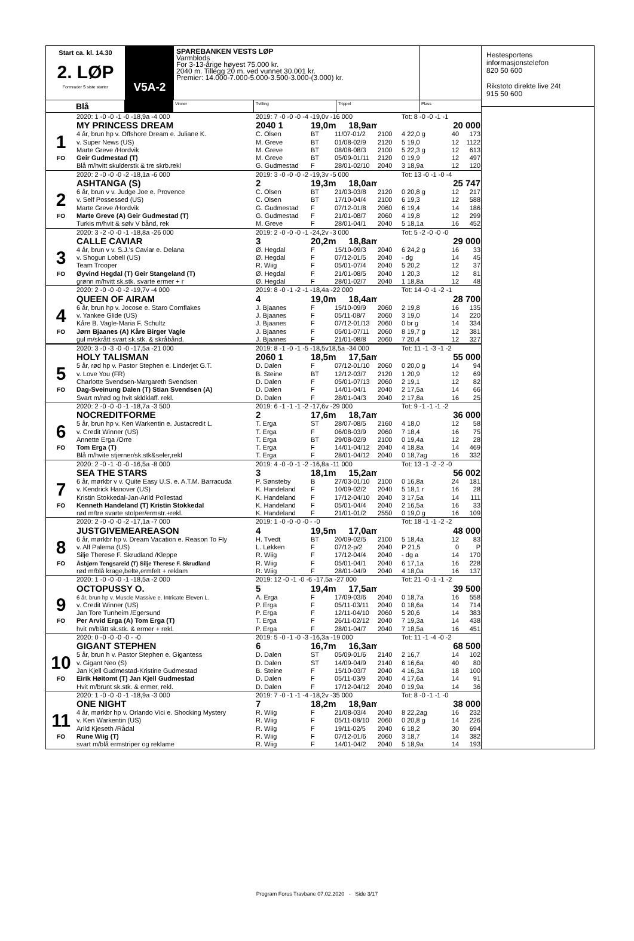Start ca. kl. 14.30
2. LØP
Formrader 5 siste starter
V5A-2
SPAREBANKEN VESTS LØP
Varmblods
For 3-13-årige høyest 75.000 kr.
2040 m. Tillegg 20 m. ved vunnet 30.001 kr.
Premier: 14.000-7.000-5.000-3.500-3.000-(3.000) kr.
Blå
Vinner Tvilling Trippel Plass
| | 2020: 1 -0 -0 -1 -0 -18,9a -4 000 | 2019: 7 -0 -0 -0 -4 -19,0v -16 000 | | | | Tot: 8 -0 -0 -1 -1 | | |
| | MY PRINCESS DREAM | 2040 1 | 19,0m 18,9am | | | | 20 000 | |
| 1 | 4 år, brun hp v. Offshore Dream e. Juliane K. | C. Olsen | BT | 11/07-01/2 | 2100 | 4 22,0 g | 40 | 173 |
| | v. Super News (US) | M. Greve | BT | 01/08-02/9 | 2120 | 5 19,0 | 12 | 1122 |
| | Marte Greve /Hordvik | M. Greve | BT | 08/08-08/3 | 2100 | 5 22,3 g | 12 | 613 |
| FO | Geir Gudmestad (T) | M. Greve | BT | 05/09-01/11 | 2120 | 0 19,9 | 12 | 497 |
| | Blå m/hvitt skulderstk & tre skrb.rekl | G. Gudmestad | F | 28/01-02/10 | 2040 | 3 18,9a | 12 | 120 |
| | 2020: 2 -0 -0 -0 -2 -18,1a -6 000 | 2019: 3 -0 -0 -0 -2 -19,3v -5 000 | | | | Tot: 13 -0 -1 -0 -4 | | |
| | ASHTANGA (S) | 2 | 19,3m 18,0am | | | | 25 747 | |
| 2 | 6 år, brun v v. Judge Joe e. Provence | C. Olsen | BT | 21/03-03/8 | 2120 | 0 20,8 g | 12 | 217 |
| | v. Self Possessed (US) | C. Olsen | BT | 17/10-04/4 | 2100 | 6 19,3 | 12 | 588 |
| | Marte Greve /Hordvik | G. Gudmestad | F | 07/12-01/8 | 2060 | 6 19,4 | 14 | 186 |
| FO | Marte Greve (A) Geir Gudmestad (T) | G. Gudmestad | F | 21/01-08/7 | 2060 | 4 19,8 | 12 | 299 |
| | Turkis m/hvit & sølv V bånd, rek | M. Greve | F | 28/01-04/1 | 2040 | 5 18,1a | 16 | 452 |
| | 2020: 3 -2 -0 -0 -1 -18,8a -26 000 | 2019: 2 -0 -0 -0 -1 -24,2v -3 000 | | | | Tot: 5 -2 -0 -0 -0 | | |
| | CALLE CAVIAR | 3 | 20,2m 18,8am | | | | 29 000 | |
| 3 | 4 år, brun v v. S.J.'s Caviar e. Delana | Ø. Hegdal | F | 15/10-09/3 | 2040 | 6 24,2 g | 16 | 33 |
| | v. Shogun Lobell (US) | Ø. Hegdal | F | 07/12-01/5 | 2040 | - dg | 14 | 45 |
| | Team Trooper | R. Wiig | F | 05/01-07/4 | 2040 | 5 20,2 | 12 | 37 |
| FO | Øyvind Hegdal (T) Geir Stangeland (T) | Ø. Hegdal | F | 21/01-08/5 | 2040 | 1 20,3 | 12 | 81 |
| | grønn m/hvitt sk.stk. svarte ermer + r | Ø. Hegdal | F | 28/01-02/7 | 2040 | 1 18,8a | 12 | 48 |
| | 2020: 2 -0 -0 -0 -2 -19,7v -4 000 | 2019: 8 -0 -1 -2 -1 -18,4a -22 000 | | | | Tot: 14 -0 -1 -2 -1 | | |
| | QUEEN OF AIRAM | 4 | 19,0m 18,4am | | | | 28 700 | |
| 4 | 6 år, brun hp v. Jocose e. Staro Cornflakes | J. Bjaanes | F | 15/10-09/9 | 2060 | 2 19,8 | 16 | 135 |
| | v. Yankee Glide (US) | J. Bjaanes | F | 05/11-08/7 | 2060 | 3 19,0 | 14 | 220 |
| | Kåre B. Vagle-Maria F. Schultz | J. Bjaanes | F | 07/12-01/13 | 2060 | 0 br g | 14 | 334 |
| FO | Jørn Bjaanes (A) Kåre Birger Vagle | J. Bjaanes | F | 05/01-07/11 | 2060 | 8 19,7 g | 12 | 381 |
| | gul m/skrått svart sk.stk. & skråbånd. | J. Bjaanes | F | 21/01-08/8 | 2060 | 7 20,4 | 12 | 327 |
| | 2020: 3 -0 -3 -0 -0 -17,5a -21 000 | 2019: 8 -1 -0 -1 -5 -18,5v18,5a -34 000 | | | | Tot: 11 -1 -3 -1 -2 | | |
| | HOLY TALISMAN | 2060 1 | 18,5m 17,5am | | | | 55 000 | |
| 5 | 5 år, rød hp v. Pastor Stephen e. Linderjet G.T. | D. Dalen | F | 07/12-01/10 | 2060 | 0 20,0 g | 14 | 94 |
| | v. Love You (FR) | B. Steine | BT | 12/12-03/7 | 2120 | 1 20,9 | 12 | 69 |
| | Charlotte Svendsen-Margareth Svendsen | D. Dalen | F | 05/01-07/13 | 2060 | 2 19,1 | 12 | 82 |
| FO | Dag-Sveinung Dalen (T) Stian Svendsen (A) | D. Dalen | F | 14/01-04/1 | 2040 | 2 17,5a | 14 | 66 |
| | Svart m/rød og hvit skldklaff. rekl. | D. Dalen | F | 28/01-04/3 | 2040 | 2 17,8a | 16 | 25 |
| | 2020: 2 -0 -0 -0 -1 -18,7a -3 500 | 2019: 6 -1 -1 -1 -2 -17,6v -29 000 | | | | Tot: 9 -1 -1 -1 -2 | | |
| | NOCREDITFORME | 2 | 17,6m 18,7am | | | | 36 000 | |
| 6 | 5 år, brun hp v. Ken Warkentin e. Justacredit L. | T. Erga | ST | 28/07-08/5 | 2160 | 4 18,0 | 12 | 58 |
| | v. Credit Winner (US) | T. Erga | F | 06/08-03/9 | 2060 | 7 18,4 | 16 | 75 |
| | Annette Erga /Orre | T. Erga | BT | 29/08-02/9 | 2100 | 0 19,4a | 12 | 28 |
| FO | Tom Erga (T) | T. Erga | F | 14/01-04/12 | 2040 | 4 18,8a | 14 | 469 |
| | Blå m/hvite stjerner/sk.stk&seler,rekl | T. Erga | F | 28/01-04/12 | 2040 | 0 18,7ag | 16 | 332 |
| | 2020: 2 -0 -1 -0 -0 -16,5a -8 000 | 2019: 4 -0 -0 -1 -2 -16,8a -11 000 | | | | Tot: 13 -1 -2 -2 -0 | | |
| | SEA THE STARS | 3 | 18,1m 15,2am | | | | 56 002 | |
| 7 | 6 år, mørkbr v v. Quite Easy U.S. e. A.T.M. Barracuda | P. Sønsteby | B | 27/03-01/10 | 2100 | 0 16,8a | 24 | 181 |
| | v. Kendrick Hanover (US) | K. Handeland | F | 10/09-02/2 | 2040 | 5 18,1 r | 16 | 28 |
| | Kristin Stokkedal-Jan-Arild Pollestad | K. Handeland | F | 17/12-04/10 | 2040 | 3 17,5a | 14 | 111 |
| FO | Kenneth Handeland (T) Kristin Stokkedal | K. Handeland | F | 05/01-04/4 | 2040 | 2 16,5a | 16 | 33 |
| | rød m/tre svarte stolper/ermstr.+rekl. | K. Handeland | F | 21/01-01/2 | 2550 | 0 19,0 g | 16 | 109 |
| | 2020: 2 -0 -0 -0 -2 -17,1a -7 000 | 2019: 1 -0 -0 -0 -0 - -0 | | | | Tot: 18 -1 -1 -2 -2 | | |
| | JUSTGIVEMEAREASON | 4 | 19,5m 17,0am | | | | 48 000 | |
| 8 | 6 år, mørkbr hp v. Dream Vacation e. Reason To Fly | H. Tvedt | BT | 20/09-02/5 | 2100 | 5 18,4a | 12 | 83 |
| | v. Alf Palema (US) | L. Løkken | F | 07/12-p/2 | 2040 | P 21,5 | 0 | P |
| | Silje Therese F. Skrudland /Kleppe | R. Wiig | F | 17/12-04/4 | 2040 | - dg a | 14 | 170 |
| FO | Åsbjørn Tengsareid (T) Silje Therese F. Skrudland | R. Wiig | F | 05/01-04/1 | 2040 | 6 17,1a | 16 | 228 |
| | rød m/blå krage,belte,ermfelt + reklam | R. Wiig | F | 28/01-04/9 | 2040 | 4 18,0a | 16 | 137 |
| | 2020: 1 -0 -0 -0 -1 -18,5a -2 000 | 2019: 12 -0 -1 -0 -6 -17,5a -27 000 | | | | Tot: 21 -0 -1 -1 -2 | | |
| | OCTOPUSSY O. | 5 | 19,4m 17,5am | | | | 39 500 | |
| 9 | 6 år, brun hp v. Muscle Massive e. Intricate Eleven L. | A. Erga | F | 17/09-03/6 | 2040 | 0 18,7a | 16 | 558 |
| | v. Credit Winner (US) | P. Erga | F | 05/11-03/11 | 2040 | 0 18,6a | 14 | 714 |
| | Jan Tore Tunheim /Egersund | P. Erga | F | 12/11-04/10 | 2060 | 5 20,6 | 14 | 383 |
| FO | Per Arvid Erga (A) Tom Erga (T) | T. Erga | F | 26/11-02/12 | 2040 | 7 19,3a | 14 | 438 |
| | hvit m/blått sk.stk. & ermer + rekl. | P. Erga | F | 28/01-04/7 | 2040 | 7 18,5a | 16 | 451 |
| | 2020: 0 -0 -0 -0 -0 - -0 | 2019: 5 -0 -1 -0 -3 -16,3a -19 000 | | | | Tot: 11 -1 -4 -0 -2 | | |
| | GIGANT STEPHEN | 6 | 16,7m 16,3am | | | | 68 500 | |
| 10 | 5 år, brun h v. Pastor Stephen e. Gigantess | D. Dalen | ST | 05/09-01/6 | 2140 | 2 16,7 | 14 | 102 |
| | v. Gigant Neo (S) | D. Dalen | ST | 14/09-04/9 | 2140 | 6 16,6a | 40 | 80 |
| | Jan Kjell Gudmestad-Kristine Gudmestad | B. Steine | F | 15/10-03/7 | 2040 | 4 16,3a | 18 | 100 |
| FO | Eirik Høitomt (T) Jan Kjell Gudmestad | D. Dalen | F | 05/11-03/9 | 2040 | 4 17,6a | 14 | 91 |
| | Hvit m/brunt sk.stk. & ermer, rekl. | D. Dalen | F | 17/12-04/12 | 2040 | 0 19,9a | 14 | 36 |
| | 2020: 1 -0 -0 -0 -1 -18,9a -3 000 | 2019: 7 -0 -1 -1 -4 -18,2v -35 000 | | | | Tot: 8 -0 -1 -1 -0 | | |
| | ONE NIGHT | 7 | 18,2m 18,9am | | | | 38 000 | |
| 11 | 4 år, mørkbr hp v. Orlando Vici e. Shocking Mystery | R. Wiig | F | 21/08-03/4 | 2040 | 8 22,2ag | 16 | 232 |
| | v. Ken Warkentin (US) | R. Wiig | F | 05/11-08/10 | 2060 | 0 20,8 g | 14 | 226 |
| | Arild Kjeseth /Rådal | R. Wiig | F | 19/11-02/5 | 2040 | 6 18,2 | 30 | 694 |
| FO | Rune Wiig (T) | R. Wiig | F | 07/12-01/6 | 2060 | 3 18,7 | 14 | 382 |
| | svart m/blå ermstriper og reklame | R. Wiig | F | 14/01-04/2 | 2040 | 5 18,9a | 14 | 193 |
Hestesportens
informasjonstelefon
820 50 600
Rikstoto direkte live 24t
915 50 600
Program Forus Travbane 07.02.2020 - Side 3/17